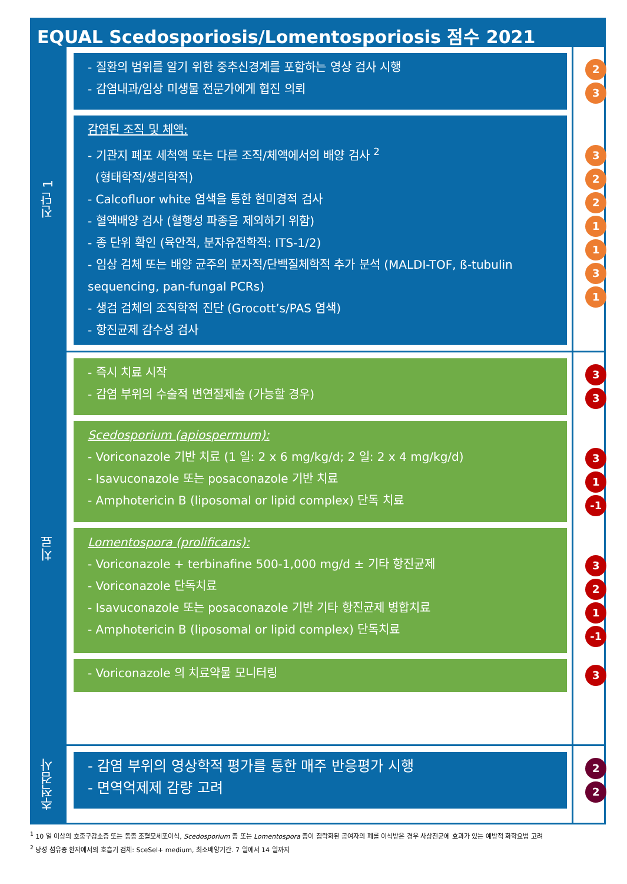EQUAL Scedosporiosis/Lomentosporiosis 점수 2021
진단 1
- 질환의 범위를 알기 위한 중추신경계를 포함하는 영상 검사 시행
- 감염내과/임상 미생물 전문가에게 협진 의뢰
23
감염된 조직 및 체액:
- 기관지 폐포 세척액 또는 다른 조직/체액에서의 배양 검사 <sup>2</sup>
(형태학적/생리학적)
- Calcofluor white 염색을 통한 현미경적 검사
- 혈액배양 검사 (혈행성 파종을 제외하기 위함)
- 종 단위 확인 (육안적, 분자유전학적: ITS-1/2)
- 임상 검체 또는 배양 균주의 분자적/단백질체학적 추가 분석 (MALDI-TOF, ß-tubulin sequencing, pan-fungal PCRs)
- 생검 검체의 조직학적 진단 (Grocott’s/PAS 염색)
- 항진균제 감수성 검사
3221131
치료
- 즉시 치료 시작
- 감염 부위의 수술적 변연절제술 (가능할 경우)
3
3
Scedosporium (apiospermum):
- Voriconazole 기반 치료 (1 일: 2 x 6 mg/kg/d; 2 일: 2 x 4 mg/kg/d)
- Isavuconazole 또는 posaconazole 기반 치료
- Amphotericin B (liposomal or lipid complex) 단독 치료
3
1
-1
Lomentospora (prolificans):
- Voriconazole + terbinafine 500-1,000 mg/d ± 기타 항진균제
- Voriconazole 단독치료
- Isavuconazole 또는 posaconazole 기반 기타 항진균제 병합치료
- Amphotericin B (liposomal or lipid complex) 단독치료
3
2
1
-1
- Voriconazole 의 치료약물 모니터링
3
추적검사
- 감염 부위의 영상학적 평가를 통한 매주 반응평가 시행
- 면역억제제 감량 고려
2
2
<sup>1</sup> 10 일 이상의 호중구감소증 또는 동종 조혈모세포이식, Scedosporium 종 또는 Lomentospora 종이 집락화된 공여자의 폐를 이식받은 경우 사상진균에 효과가 있는 예방적 화학요법 고려
<sup>2</sup> 낭성 섬유증 환자에서의 호흡기 검체: SceSel+ medium, 최소배양기간. 7 일에서 14 일까지